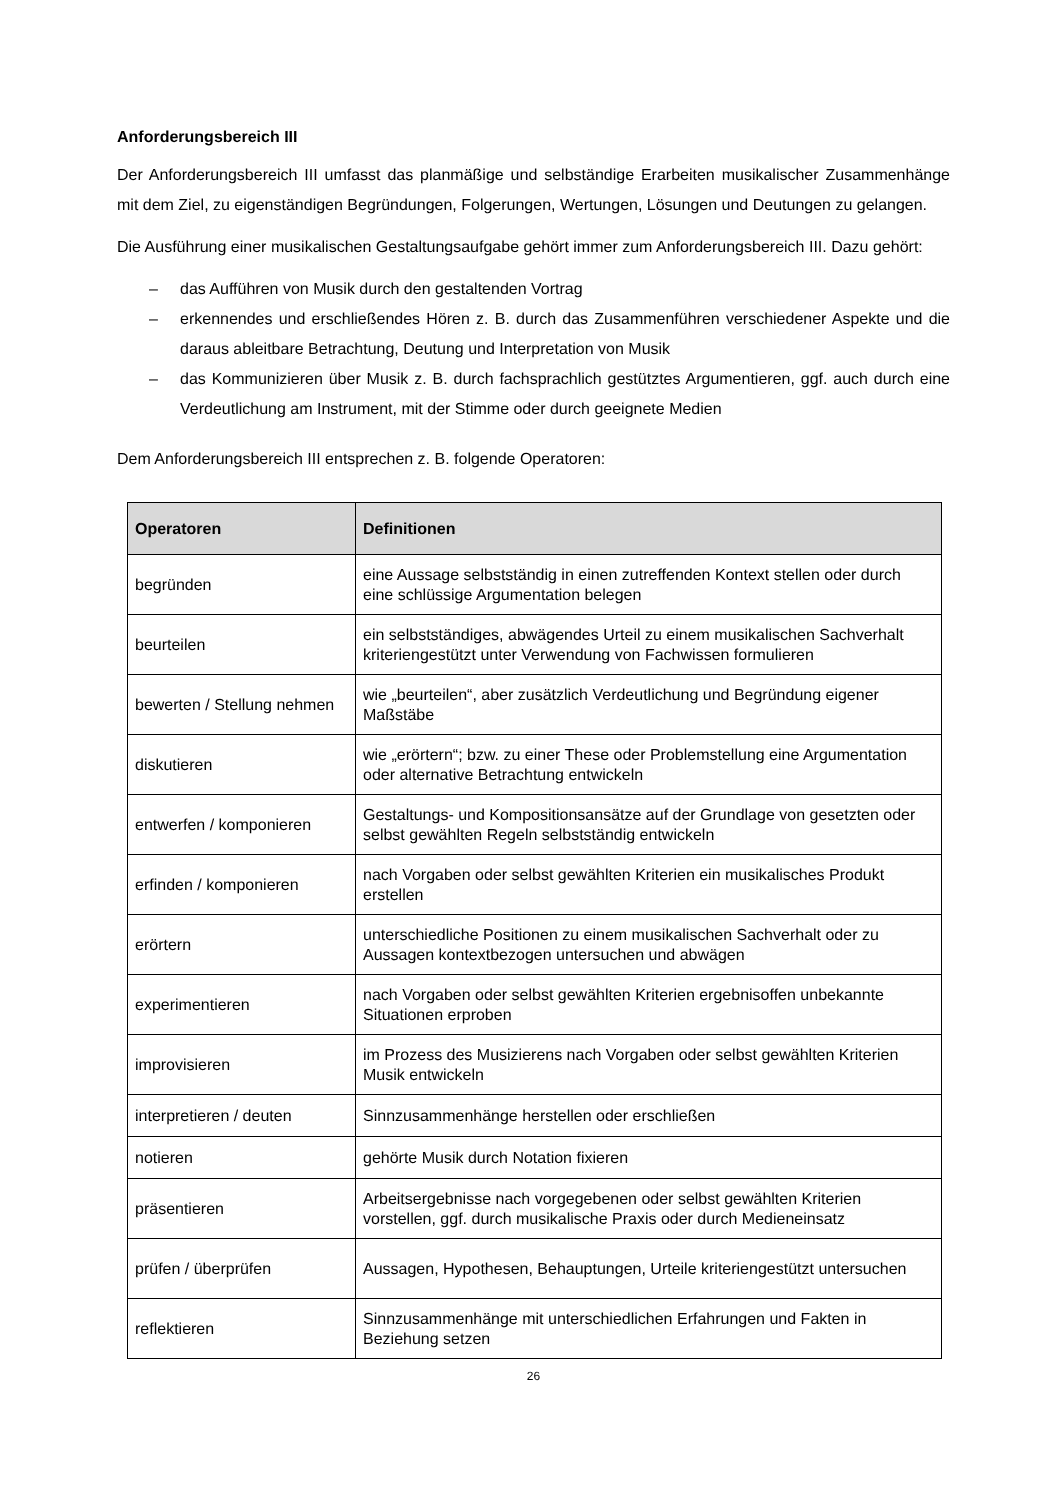Anforderungsbereich III
Der Anforderungsbereich III umfasst das planmäßige und selbständige Erarbeiten musikalischer Zusammenhänge mit dem Ziel, zu eigenständigen Begründungen, Folgerungen, Wertungen, Lösungen und Deutungen zu gelangen.
Die Ausführung einer musikalischen Gestaltungsaufgabe gehört immer zum Anforderungsbereich III. Dazu gehört:
– das Aufführen von Musik durch den gestaltenden Vortrag
– erkennendes und erschließendes Hören z. B. durch das Zusammenführen verschiedener Aspekte und die daraus ableitbare Betrachtung, Deutung und Interpretation von Musik
– das Kommunizieren über Musik z. B. durch fachsprachlich gestütztes Argumentieren, ggf. auch durch eine Verdeutlichung am Instrument, mit der Stimme oder durch geeignete Medien
Dem Anforderungsbereich III entsprechen z. B. folgende Operatoren:
| Operatoren | Definitionen |
| --- | --- |
| begründen | eine Aussage selbstständig in einen zutreffenden Kontext stellen oder durch eine schlüssige Argumentation belegen |
| beurteilen | ein selbstständiges, abwägendes Urteil zu einem musikalischen Sachverhalt kriteriengestützt unter Verwendung von Fachwissen formulieren |
| bewerten / Stellung nehmen | wie „beurteilen“, aber zusätzlich Verdeutlichung und Begründung eigener Maßstäbe |
| diskutieren | wie „erörtern“; bzw. zu einer These oder Problemstellung eine Argumentation oder alternative Betrachtung entwickeln |
| entwerfen / komponieren | Gestaltungs- und Kompositionsansätze auf der Grundlage von gesetzten oder selbst gewählten Regeln selbstständig entwickeln |
| erfinden / komponieren | nach Vorgaben oder selbst gewählten Kriterien ein musikalisches Produkt erstellen |
| erörtern | unterschiedliche Positionen zu einem musikalischen Sachverhalt oder zu Aussagen kontextbezogen untersuchen und abwägen |
| experimentieren | nach Vorgaben oder selbst gewählten Kriterien ergebnisoffen unbekannte Situationen erproben |
| improvisieren | im Prozess des Musizierens nach Vorgaben oder selbst gewählten Kriterien Musik entwickeln |
| interpretieren / deuten | Sinnzusammenhänge herstellen oder erschließen |
| notieren | gehörte Musik durch Notation fixieren |
| präsentieren | Arbeitsergebnisse nach vorgegebenen oder selbst gewählten Kriterien vorstellen, ggf. durch musikalische Praxis oder durch Medieneinsatz |
| prüfen / überprüfen | Aussagen, Hypothesen, Behauptungen, Urteile kriteriengestützt untersuchen |
| reflektieren | Sinnzusammenhänge mit unterschiedlichen Erfahrungen und Fakten in Beziehung setzen |
26